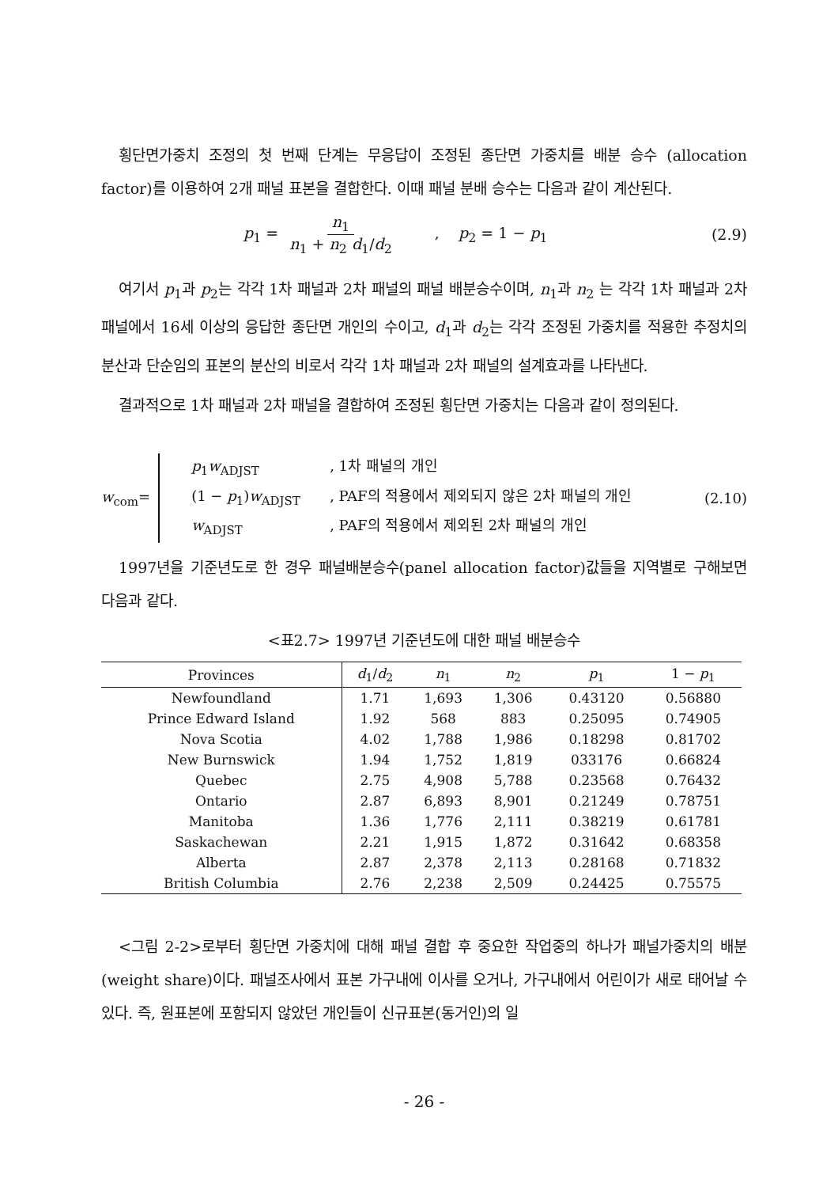횡단면가중치 조정의 첫 번째 단계는 무응답이 조정된 종단면 가중치를 배분 승수 (allocation factor)를 이용하여 2개 패널 표본을 결합한다. 이때 패널 분배 승수는 다음과 같이 계산된다.
p<sub>1</sub> = n<sub>1</sub> n<sub>1</sub> + n<sub>2</sub> d<sub>1</sub>/d<sub>2</sub> , p<sub>2</sub> = 1 − p<sub>1</sub> (2.9)
여기서 p<sub>1</sub>과 p<sub>2</sub>는 각각 1차 패널과 2차 패널의 패널 배분승수이며, n<sub>1</sub>과 n<sub>2</sub> 는 각각 1차 패널과 2차 패널에서 16세 이상의 응답한 종단면 개인의 수이고, d<sub>1</sub>과 d<sub>2</sub>는 각각 조정된 가중치를 적용한 추정치의 분산과 단순임의 표본의 분산의 비로서 각각 1차 패널과 2차 패널의 설계효과를 나타낸다.
결과적으로 1차 패널과 2차 패널을 결합하여 조정된 횡단면 가중치는 다음과 같이 정의된다.
w<sub>com</sub>=
p<sub>1</sub>w<sub>ADJST</sub>, 1차 패널의 개인
(1 − p<sub>1</sub>)w<sub>ADJST</sub>, PAF의 적용에서 제외되지 않은 2차 패널의 개인
w<sub>ADJST</sub>, PAF의 적용에서 제외된 2차 패널의 개인
(2.10)
1997년을 기준년도로 한 경우 패널배분승수(panel allocation factor)값들을 지역별로 구해보면 다음과 같다.
<표2.7> 1997년 기준년도에 대한 패널 배분승수
| Provinces | d<sub>1</sub>/ d<sub>2</sub> | n<sub>1</sub> | n<sub>2</sub> | p<sub>1</sub> | 1 − p<sub>1</sub> |
| --- | --- | --- | --- | --- | --- |
| Newfoundland | 1.71 | 1,693 | 1,306 | 0.43120 | 0.56880 |
| Prince Edward Island | 1.92 | 568 | 883 | 0.25095 | 0.74905 |
| Nova Scotia | 4.02 | 1,788 | 1,986 | 0.18298 | 0.81702 |
| New Burnswick | 1.94 | 1,752 | 1,819 | 033176 | 0.66824 |
| Quebec | 2.75 | 4,908 | 5,788 | 0.23568 | 0.76432 |
| Ontario | 2.87 | 6,893 | 8,901 | 0.21249 | 0.78751 |
| Manitoba | 1.36 | 1,776 | 2,111 | 0.38219 | 0.61781 |
| Saskachewan | 2.21 | 1,915 | 1,872 | 0.31642 | 0.68358 |
| Alberta | 2.87 | 2,378 | 2,113 | 0.28168 | 0.71832 |
| British Columbia | 2.76 | 2,238 | 2,509 | 0.24425 | 0.75575 |
<그림 2-2>로부터 횡단면 가중치에 대해 패널 결합 후 중요한 작업중의 하나가 패널가중치의 배분(weight share)이다. 패널조사에서 표본 가구내에 이사를 오거나, 가구내에서 어린이가 새로 태어날 수 있다. 즉, 원표본에 포함되지 않았던 개인들이 신규표본(동거인)의 일
- 26 -